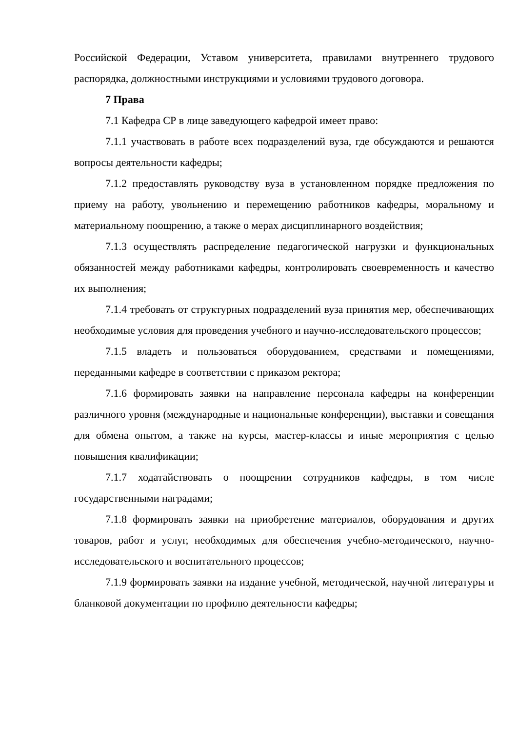Российской Федерации, Уставом университета, правилами внутреннего трудового распорядка, должностными инструкциями и условиями трудового договора.
7 Права
7.1 Кафедра СР в лице заведующего кафедрой имеет право:
7.1.1 участвовать в работе всех подразделений вуза, где обсуждаются и решаются вопросы деятельности кафедры;
7.1.2 предоставлять руководству вуза в установленном порядке предложения по приему на работу, увольнению и перемещению работников кафедры, моральному и материальному поощрению, а также о мерах дисциплинарного воздействия;
7.1.3 осуществлять распределение педагогической нагрузки и функциональных обязанностей между работниками кафедры, контролировать своевременность и качество их выполнения;
7.1.4 требовать от структурных подразделений вуза принятия мер, обеспечивающих необходимые условия для проведения учебного и научно-исследовательского процессов;
7.1.5 владеть и пользоваться оборудованием, средствами и помещениями, переданными кафедре в соответствии с приказом ректора;
7.1.6 формировать заявки на направление персонала кафедры на конференции различного уровня (международные и национальные конференции), выставки и совещания для обмена опытом, а также на курсы, мастер-классы и иные мероприятия с целью повышения квалификации;
7.1.7 ходатайствовать о поощрении сотрудников кафедры, в том числе государственными наградами;
7.1.8 формировать заявки на приобретение материалов, оборудования и других товаров, работ и услуг, необходимых для обеспечения учебно-методического, научно-исследовательского и воспитательного процессов;
7.1.9 формировать заявки на издание учебной, методической, научной литературы и бланковой документации по профилю деятельности кафедры;